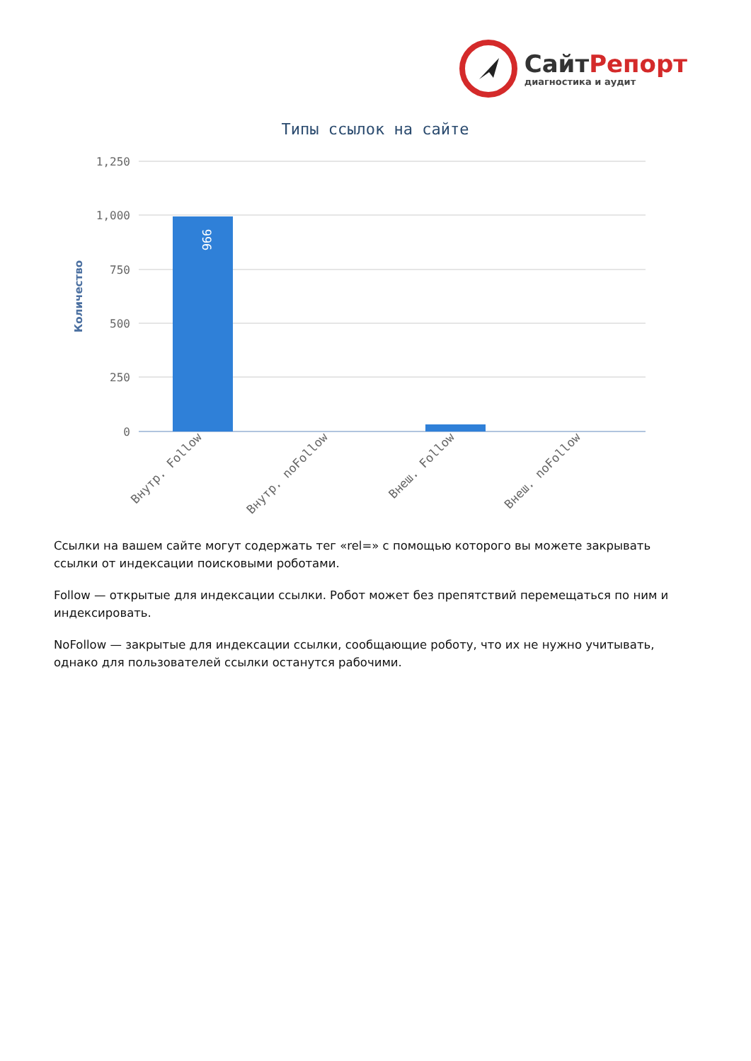СайтРепорт
диагностика и аудит
Типы ссылок на сайте
Количество
1,250
1,000
750
500
250
0
996
Внутр. Follow
Внутр. noFollow
Внеш. Follow
Внеш. noFollow
Ссылки на вашем сайте могут содержать тег «rel=» с помощью которого вы можете закрывать ссылки от индексации поисковыми роботами.
Follow — открытые для индексации ссылки. Робот может без препятствий перемещаться по ним и индексировать.
NoFollow — закрытые для индексации ссылки, сообщающие роботу, что их не нужно учитывать, однако для пользователей ссылки останутся рабочими.